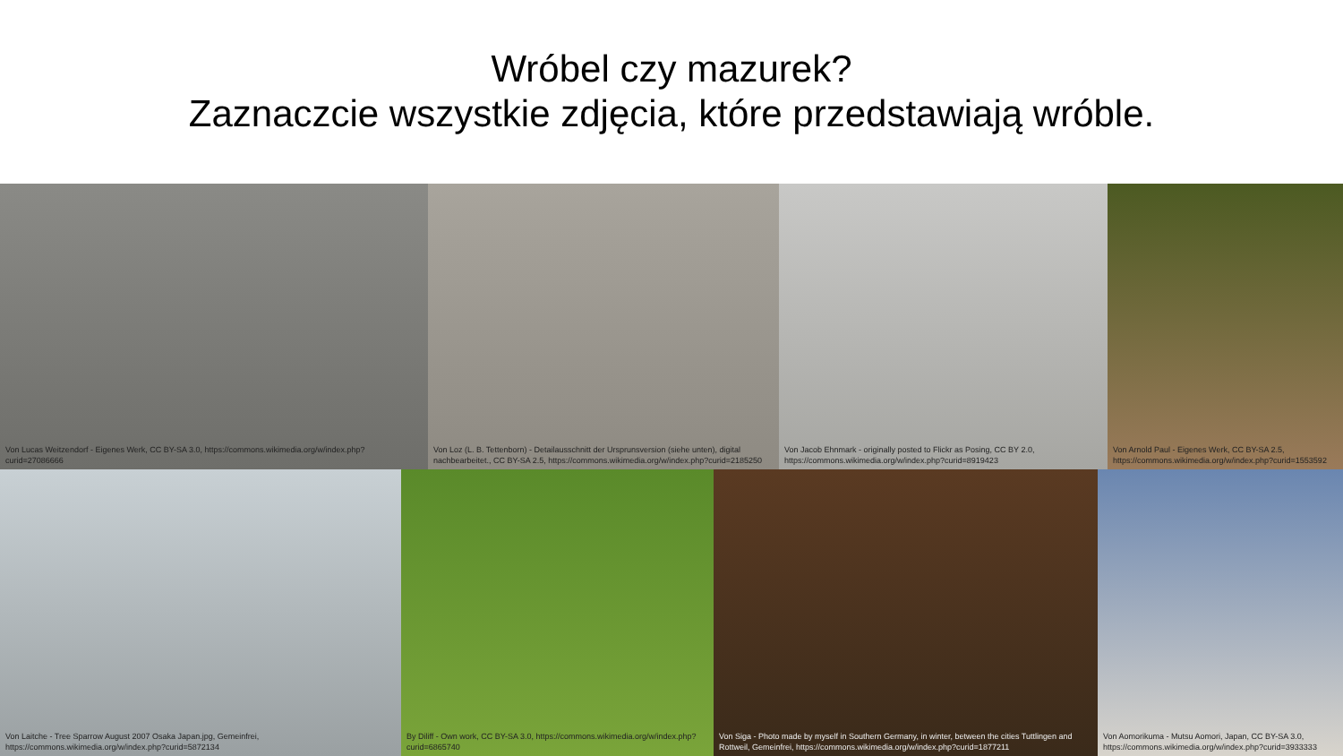Wróbel czy mazurek?
Zaznaczcie wszystkie zdjęcia, które przedstawiają wróble.
Von Lucas Weitzendorf - Eigenes Werk, CC BY-SA 3.0, https://commons.wikimedia.org/w/index.php?curid=27086666
Von Loz (L. B. Tettenborn) - Detailausschnitt der Ursprunsversion (siehe unten), digital nachbearbeitet., CC BY-SA 2.5, https://commons.wikimedia.org/w/index.php?curid=2185250
Von Jacob Ehnmark - originally posted to Flickr as Posing, CC BY 2.0, https://commons.wikimedia.org/w/index.php?curid=8919423
Von Arnold Paul - Eigenes Werk, CC BY-SA 2.5, https://commons.wikimedia.org/w/index.php?curid=1553592
Von Laitche - Tree Sparrow August 2007 Osaka Japan.jpg, Gemeinfrei, https://commons.wikimedia.org/w/index.php?curid=5872134
By Diliff - Own work, CC BY-SA 3.0, https://commons.wikimedia.org/w/index.php?curid=6865740
Von Siga - Photo made by myself in Southern Germany, in winter, between the cities Tuttlingen and Rottweil, Gemeinfrei, https://commons.wikimedia.org/w/index.php?curid=1877211
Von Aomorikuma - Mutsu Aomori, Japan, CC BY-SA 3.0, https://commons.wikimedia.org/w/index.php?curid=3933333